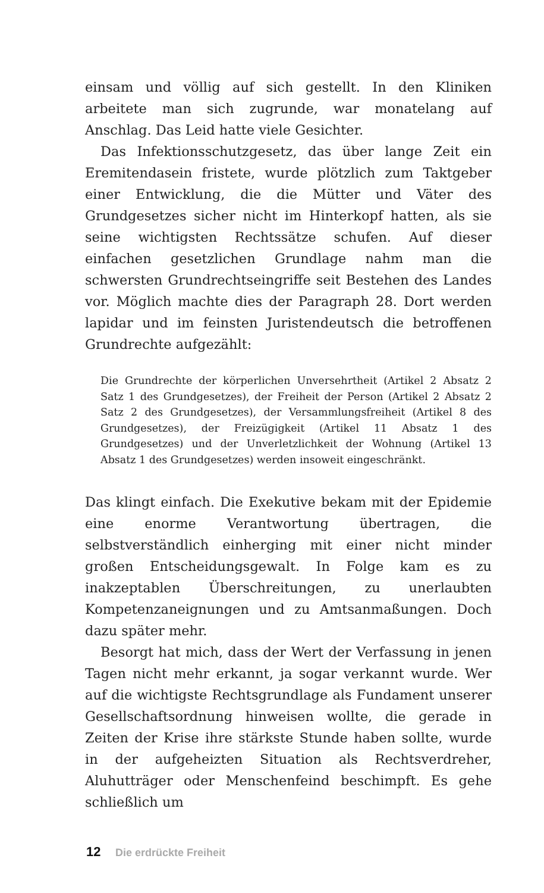einsam und völlig auf sich gestellt. In den Kliniken arbeitete man sich zugrunde, war monatelang auf Anschlag. Das Leid hatte viele Gesichter.
Das Infektionsschutzgesetz, das über lange Zeit ein Eremitendasein fristete, wurde plötzlich zum Taktgeber einer Entwicklung, die die Mütter und Väter des Grundgesetzes sicher nicht im Hinterkopf hatten, als sie seine wichtigsten Rechtssätze schufen. Auf dieser einfachen gesetzlichen Grundlage nahm man die schwersten Grundrechtseingriffe seit Bestehen des Landes vor. Möglich machte dies der Paragraph 28. Dort werden lapidar und im feinsten Juristendeutsch die betroffenen Grundrechte aufgezählt:
Die Grundrechte der körperlichen Unversehrtheit (Artikel 2 Absatz 2 Satz 1 des Grundgesetzes), der Freiheit der Person (Artikel 2 Absatz 2 Satz 2 des Grundgesetzes), der Versammlungsfreiheit (Artikel 8 des Grundgesetzes), der Freizügigkeit (Artikel 11 Absatz 1 des Grundgesetzes) und der Unverletzlichkeit der Wohnung (Artikel 13 Absatz 1 des Grundgesetzes) werden insoweit eingeschränkt.
Das klingt einfach. Die Exekutive bekam mit der Epidemie eine enorme Verantwortung übertragen, die selbstverständlich einherging mit einer nicht minder großen Entscheidungsgewalt. In Folge kam es zu inakzeptablen Überschreitungen, zu unerlaubten Kompetenzaneignungen und zu Amtsanmaßungen. Doch dazu später mehr.
Besorgt hat mich, dass der Wert der Verfassung in jenen Tagen nicht mehr erkannt, ja sogar verkannt wurde. Wer auf die wichtigste Rechtsgrundlage als Fundament unserer Gesellschaftsordnung hinweisen wollte, die gerade in Zeiten der Krise ihre stärkste Stunde haben sollte, wurde in der aufgeheizten Situation als Rechtsverdreher, Aluhutträger oder Menschenfeind beschimpft. Es gehe schließlich um
12 Die erdrückte Freiheit